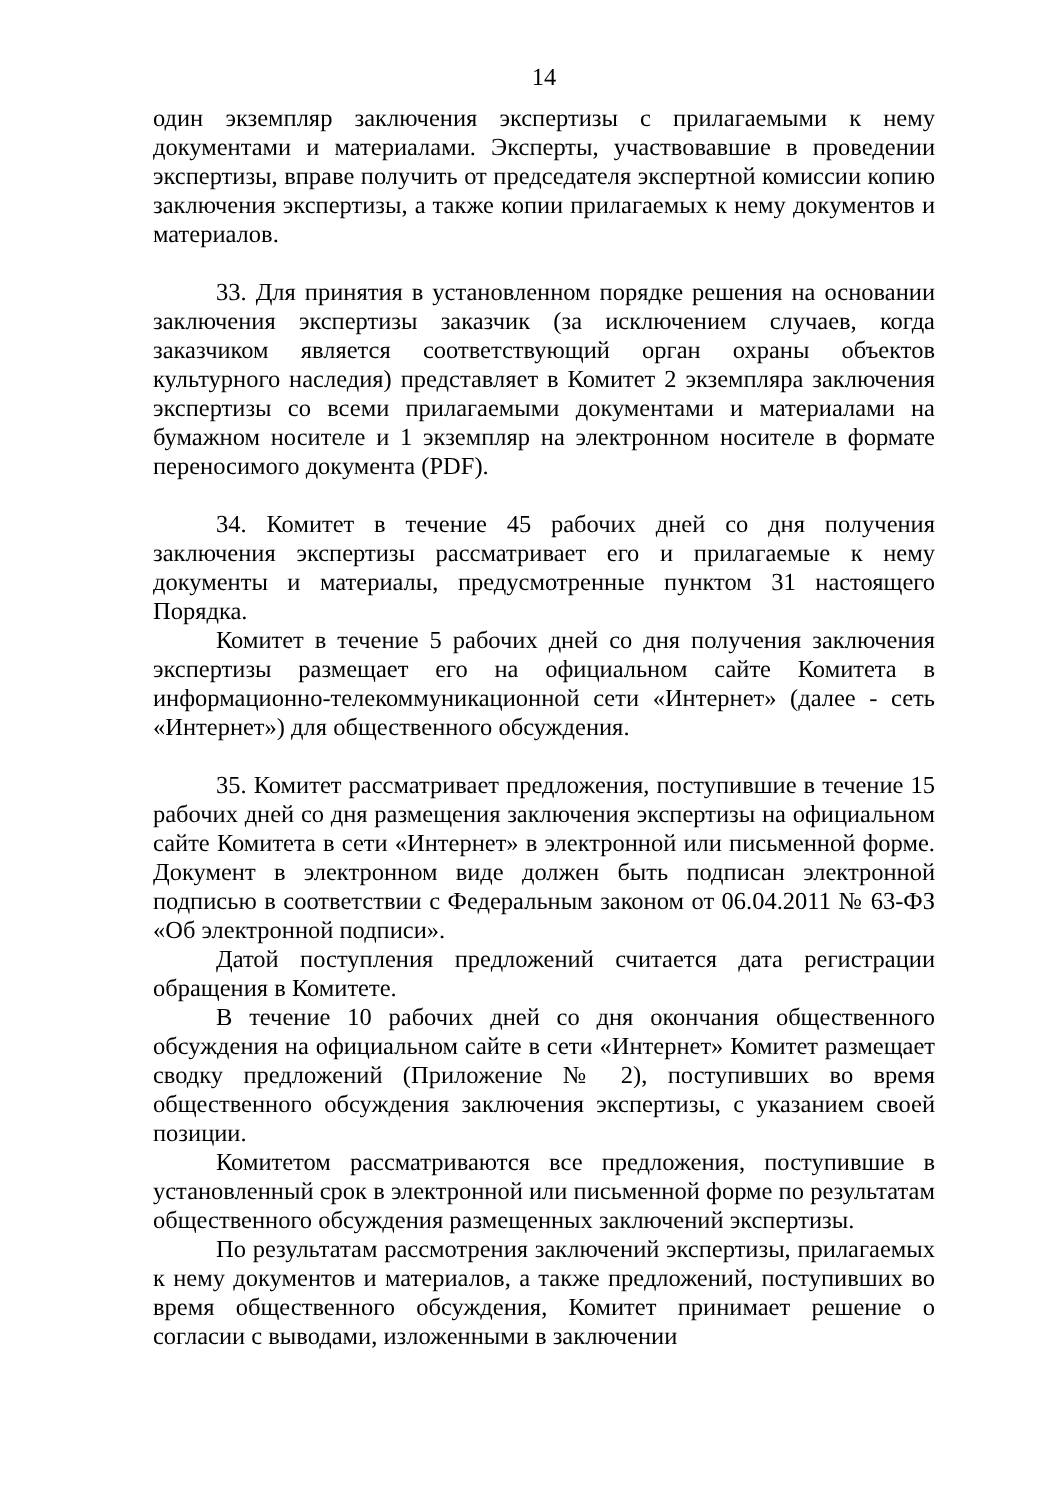14
один экземпляр заключения экспертизы с прилагаемыми к нему документами и материалами. Эксперты, участвовавшие в проведении экспертизы, вправе получить от председателя экспертной комиссии копию заключения экспертизы, а также копии прилагаемых к нему документов и материалов.
33. Для принятия в установленном порядке решения на основании заключения экспертизы заказчик (за исключением случаев, когда заказчиком является соответствующий орган охраны объектов культурного наследия) представляет в Комитет 2 экземпляра заключения экспертизы со всеми прилагаемыми документами и материалами на бумажном носителе и 1 экземпляр на электронном носителе в формате переносимого документа (PDF).
34. Комитет в течение 45 рабочих дней со дня получения заключения экспертизы рассматривает его и прилагаемые к нему документы и материалы, предусмотренные пунктом 31 настоящего Порядка.
Комитет в течение 5 рабочих дней со дня получения заключения экспертизы размещает его на официальном сайте Комитета в информационно-телекоммуникационной сети «Интернет» (далее - сеть «Интернет») для общественного обсуждения.
35. Комитет рассматривает предложения, поступившие в течение 15 рабочих дней со дня размещения заключения экспертизы на официальном сайте Комитета в сети «Интернет» в электронной или письменной форме. Документ в электронном виде должен быть подписан электронной подписью в соответствии с Федеральным законом от 06.04.2011 № 63-ФЗ «Об электронной подписи».
Датой поступления предложений считается дата регистрации обращения в Комитете.
В течение 10 рабочих дней со дня окончания общественного обсуждения на официальном сайте в сети «Интернет» Комитет размещает сводку предложений (Приложение № 2), поступивших во время общественного обсуждения заключения экспертизы, с указанием своей позиции.
Комитетом рассматриваются все предложения, поступившие в установленный срок в электронной или письменной форме по результатам общественного обсуждения размещенных заключений экспертизы.
По результатам рассмотрения заключений экспертизы, прилагаемых к нему документов и материалов, а также предложений, поступивших во время общественного обсуждения, Комитет принимает решение о согласии с выводами, изложенными в заключении